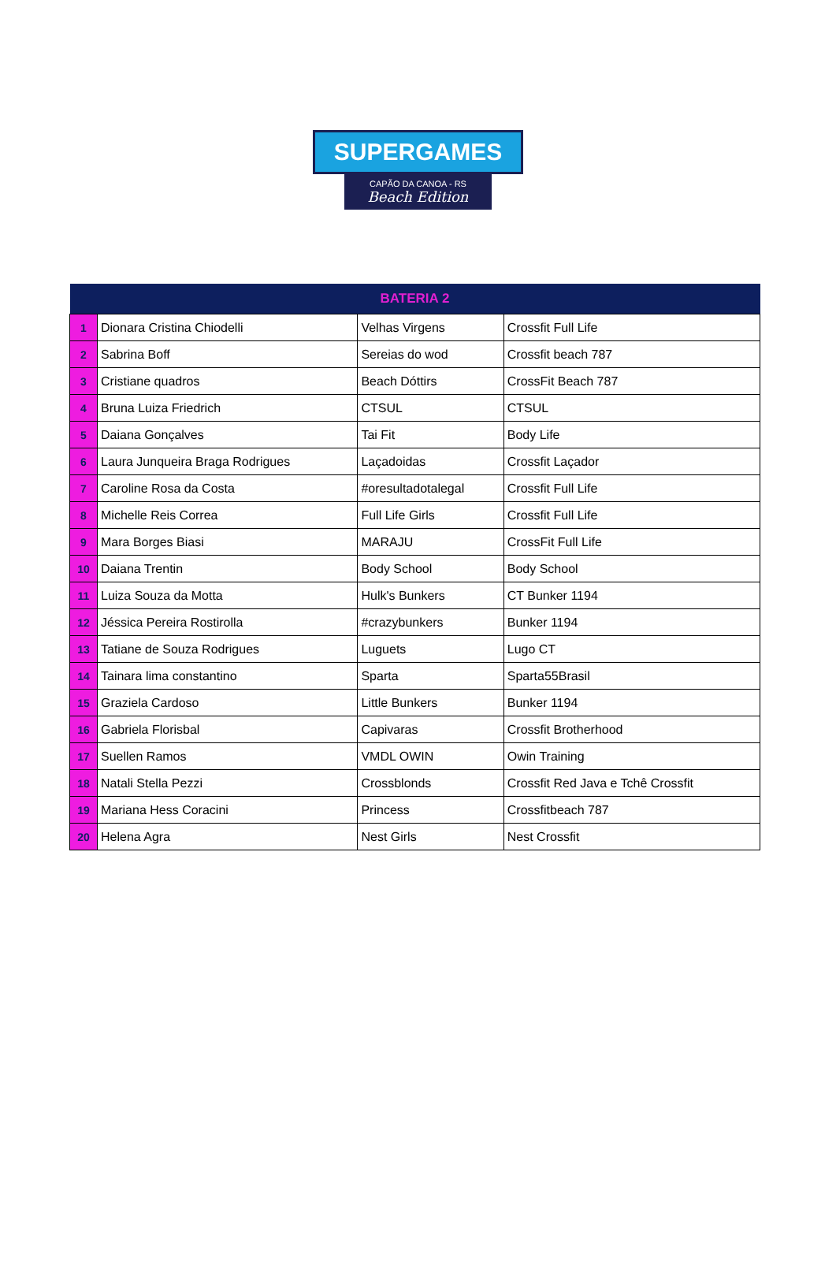SUPERGAMES
CAPÃO DA CANOA - RS
Beach Edition
| BATERIA 2 | | | |
| --- | --- | --- | --- |
| 1 | Dionara Cristina Chiodelli | Velhas Virgens | Crossfit Full Life |
| 2 | Sabrina Boff | Sereias do wod | Crossfit beach 787 |
| 3 | Cristiane quadros | Beach Dóttirs | CrossFit Beach 787 |
| 4 | Bruna Luiza Friedrich | CTSUL | CTSUL |
| 5 | Daiana Gonçalves | Tai Fit | Body Life |
| 6 | Laura Junqueira Braga Rodrigues | Laçadoidas | Crossfit Laçador |
| 7 | Caroline Rosa da Costa | #oresultadotalegal | Crossfit Full Life |
| 8 | Michelle Reis Correa | Full Life Girls | Crossfit Full Life |
| 9 | Mara Borges Biasi | MARAJU | CrossFit Full Life |
| 10 | Daiana Trentin | Body School | Body School |
| 11 | Luiza Souza da Motta | Hulk's Bunkers | CT Bunker 1194 |
| 12 | Jéssica Pereira Rostirolla | #crazybunkers | Bunker 1194 |
| 13 | Tatiane de Souza Rodrigues | Luguets | Lugo CT |
| 14 | Tainara lima constantino | Sparta | Sparta55Brasil |
| 15 | Graziela Cardoso | Little Bunkers | Bunker 1194 |
| 16 | Gabriela Florisbal | Capivaras | Crossfit Brotherhood |
| 17 | Suellen Ramos | VMDL OWIN | Owin Training |
| 18 | Natali Stella Pezzi | Crossblonds | Crossfit Red Java e Tchê Crossfit |
| 19 | Mariana Hess Coracini | Princess | Crossfitbeach 787 |
| 20 | Helena Agra | Nest Girls | Nest Crossfit |